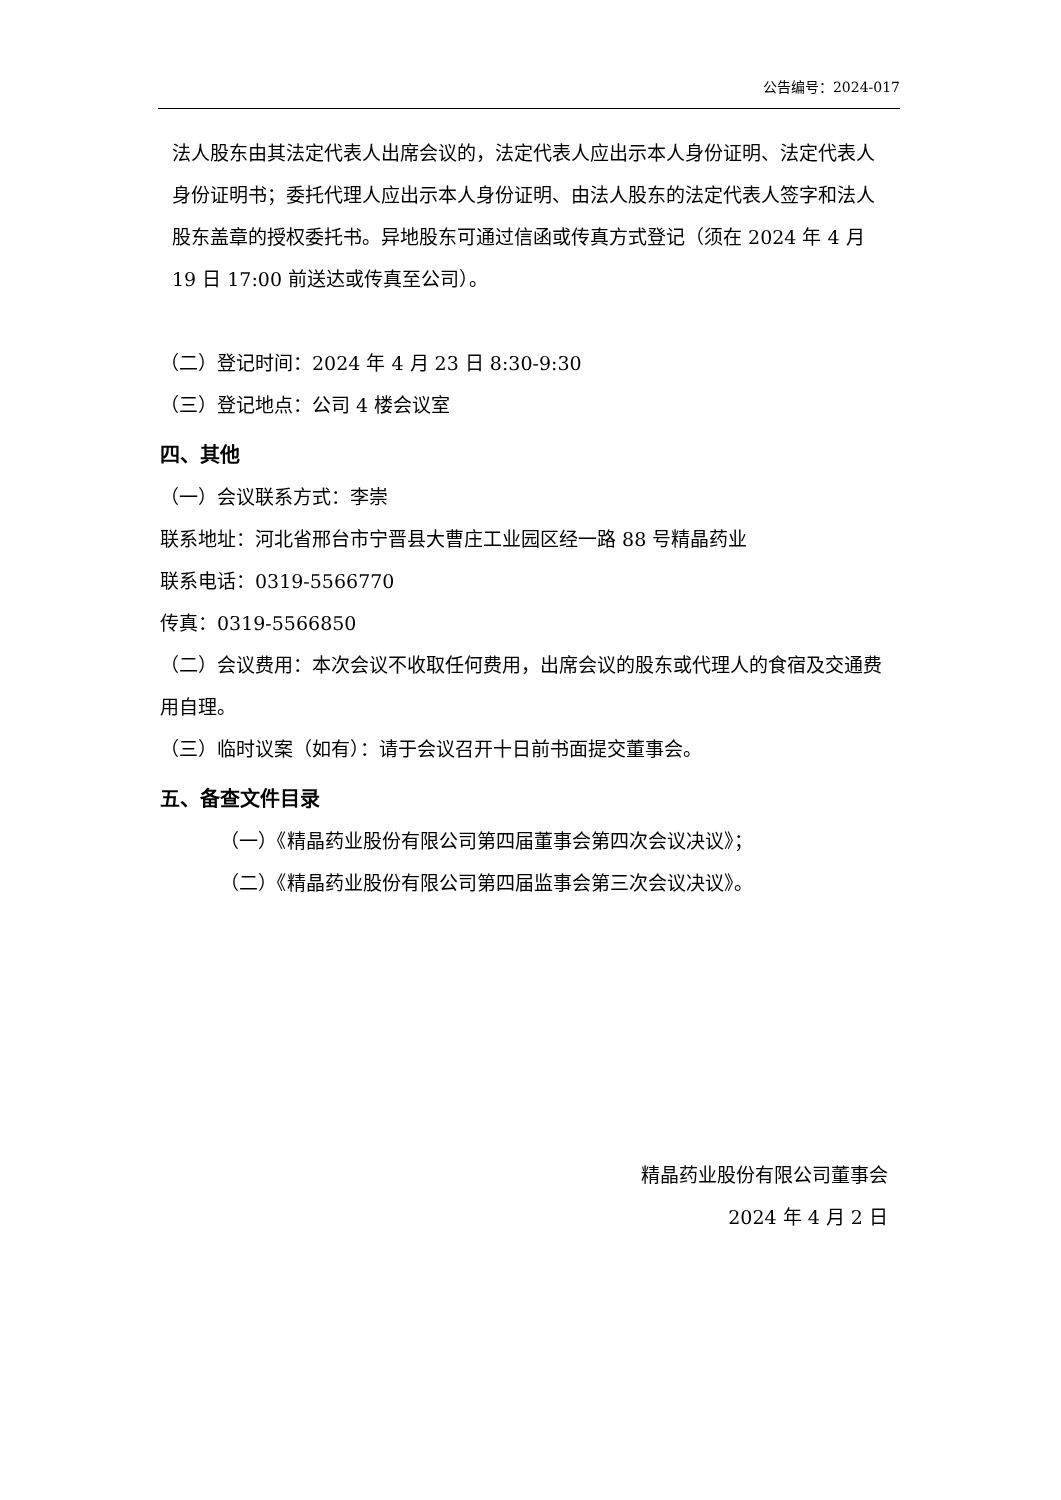公告编号：2024-017
法人股东由其法定代表人出席会议的，法定代表人应出示本人身份证明、法定代表人身份证明书；委托代理人应出示本人身份证明、由法人股东的法定代表人签字和法人股东盖章的授权委托书。异地股东可通过信函或传真方式登记（须在 2024 年 4 月 19 日 17:00 前送达或传真至公司）。
（二）登记时间：2024 年 4 月 23 日 8:30-9:30
（三）登记地点：公司 4 楼会议室
四、其他
（一）会议联系方式：李崇
联系地址：河北省邢台市宁晋县大曹庄工业园区经一路 88 号精晶药业
联系电话：0319-5566770
传真：0319-5566850
（二）会议费用：本次会议不收取任何费用，出席会议的股东或代理人的食宿及交通费用自理。
（三）临时议案（如有）：请于会议召开十日前书面提交董事会。
五、备查文件目录
（一）《精晶药业股份有限公司第四届董事会第四次会议决议》；
（二）《精晶药业股份有限公司第四届监事会第三次会议决议》。
精晶药业股份有限公司董事会
2024 年 4 月 2 日